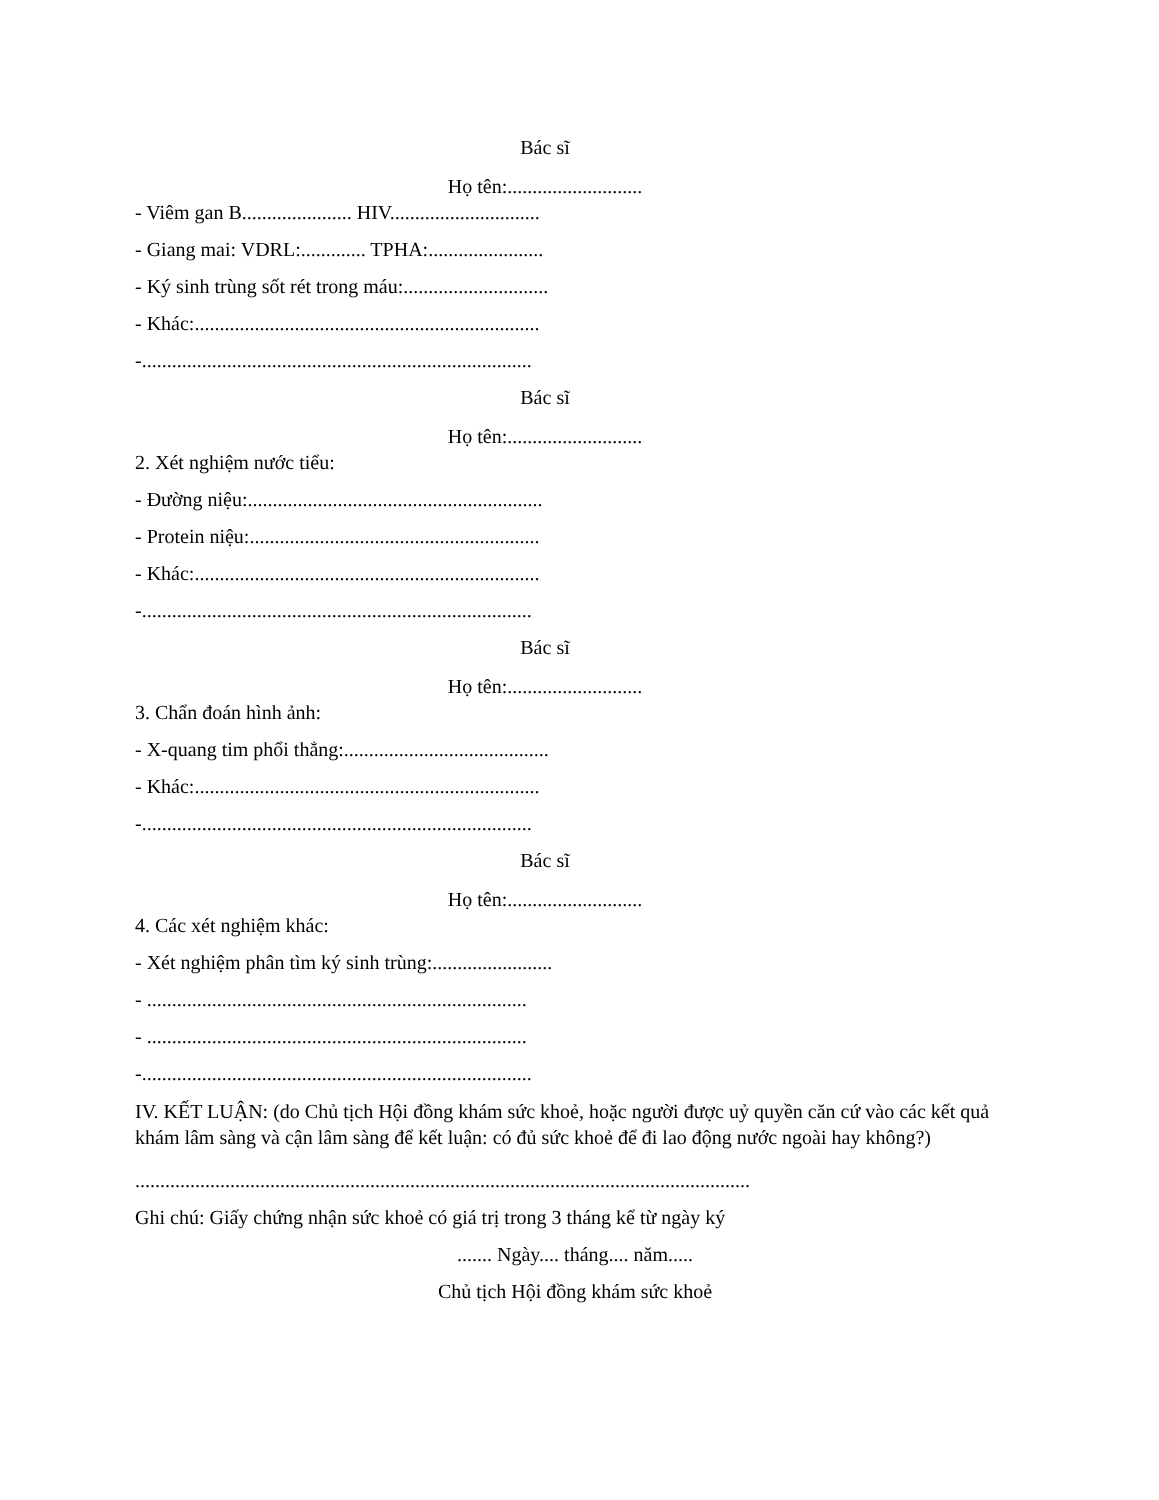Bác sĩ
Họ tên:...........................
- Viêm gan B...................... HIV..............................
- Giang mai: VDRL:............. TPHA:.......................
- Ký sinh trùng sốt rét trong máu:.............................
- Khác:.....................................................................
-..............................................................................
Bác sĩ
Họ tên:...........................
2. Xét nghiệm nước tiểu:
- Đường niệu:...........................................................
- Protein niệu:..........................................................
- Khác:.....................................................................
-..............................................................................
Bác sĩ
Họ tên:...........................
3. Chẩn đoán hình ảnh:
- X-quang tim phổi thẳng:.........................................
- Khác:.....................................................................
-..............................................................................
Bác sĩ
Họ tên:...........................
4. Các xét nghiệm khác:
- Xét nghiệm phân tìm ký sinh trùng:........................
- ............................................................................
- ............................................................................
-..............................................................................
IV. KẾT LUẬN: (do Chủ tịch Hội đồng khám sức khoẻ, hoặc người được uỷ quyền căn cứ vào các kết quả khám lâm sàng và cận lâm sàng để kết luận: có đủ sức khoẻ để đi lao động nước ngoài hay không?)
...........................................................................................................................
Ghi chú: Giấy chứng nhận sức khoẻ có giá trị trong 3 tháng kể từ ngày ký
....... Ngày.... tháng.... năm.....
Chủ tịch Hội đồng khám sức khoẻ